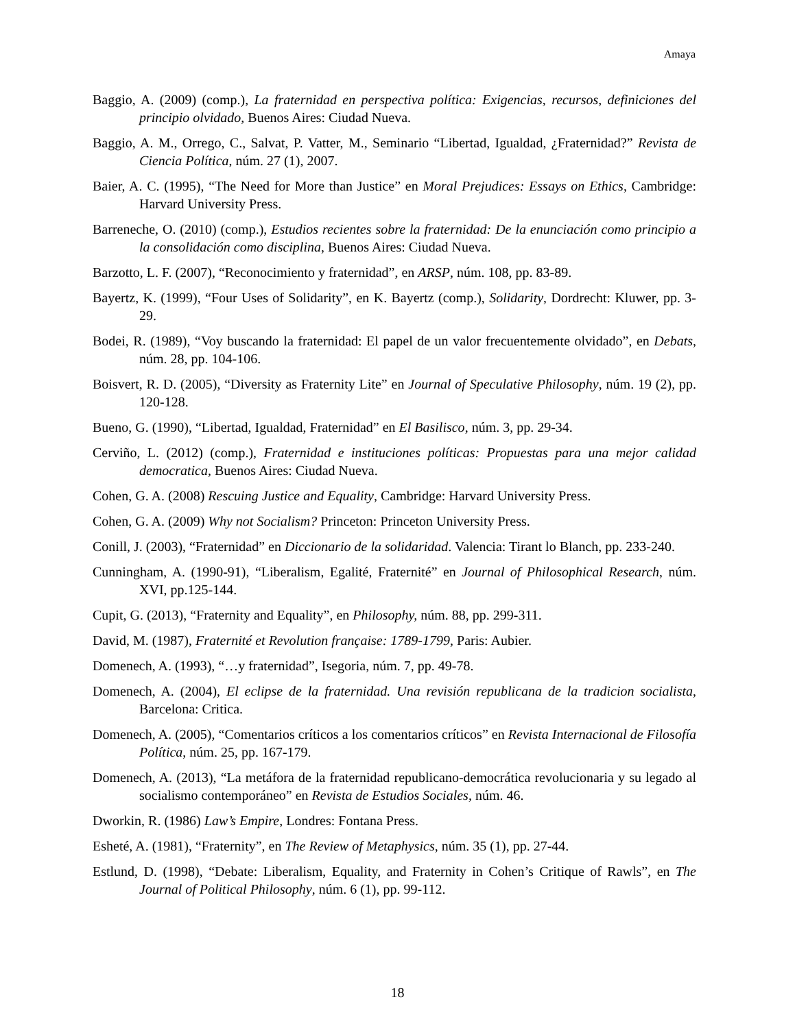Amaya
Baggio, A. (2009) (comp.), La fraternidad en perspectiva política: Exigencias, recursos, definiciones del principio olvidado, Buenos Aires: Ciudad Nueva.
Baggio, A. M., Orrego, C., Salvat, P. Vatter, M., Seminario “Libertad, Igualdad, ¿Fraternidad?” Revista de Ciencia Política, núm. 27 (1), 2007.
Baier, A. C. (1995), “The Need for More than Justice” en Moral Prejudices: Essays on Ethics, Cambridge: Harvard University Press.
Barreneche, O. (2010) (comp.), Estudios recientes sobre la fraternidad: De la enunciación como principio a la consolidación como disciplina, Buenos Aires: Ciudad Nueva.
Barzotto, L. F. (2007), “Reconocimiento y fraternidad”, en ARSP, núm. 108, pp. 83-89.
Bayertz, K. (1999), “Four Uses of Solidarity”, en K. Bayertz (comp.), Solidarity, Dordrecht: Kluwer, pp. 3-29.
Bodei, R. (1989), “Voy buscando la fraternidad: El papel de un valor frecuentemente olvidado”, en Debats, núm. 28, pp. 104-106.
Boisvert, R. D. (2005), “Diversity as Fraternity Lite” en Journal of Speculative Philosophy, núm. 19 (2), pp. 120-128.
Bueno, G. (1990), “Libertad, Igualdad, Fraternidad” en El Basilisco, núm. 3, pp. 29-34.
Cerviño, L. (2012) (comp.), Fraternidad e instituciones políticas: Propuestas para una mejor calidad democratica, Buenos Aires: Ciudad Nueva.
Cohen, G. A. (2008) Rescuing Justice and Equality, Cambridge: Harvard University Press.
Cohen, G. A. (2009) Why not Socialism? Princeton: Princeton University Press.
Conill, J. (2003), “Fraternidad” en Diccionario de la solidaridad. Valencia: Tirant lo Blanch, pp. 233-240.
Cunningham, A. (1990-91), “Liberalism, Egalité, Fraternité” en Journal of Philosophical Research, núm. XVI, pp.125-144.
Cupit, G. (2013), “Fraternity and Equality”, en Philosophy, núm. 88, pp. 299-311.
David, M. (1987), Fraternité et Revolution française: 1789-1799, Paris: Aubier.
Domenech, A. (1993), “…y fraternidad”, Isegoria, núm. 7, pp. 49-78.
Domenech, A. (2004), El eclipse de la fraternidad. Una revisión republicana de la tradicion socialista, Barcelona: Critica.
Domenech, A. (2005), “Comentarios críticos a los comentarios críticos” en Revista Internacional de Filosofía Política, núm. 25, pp. 167-179.
Domenech, A. (2013), “La metáfora de la fraternidad republicano-democrática revolucionaria y su legado al socialismo contemporáneo” en Revista de Estudios Sociales, núm. 46.
Dworkin, R. (1986) Law’s Empire, Londres: Fontana Press.
Esheté, A. (1981), “Fraternity”, en The Review of Metaphysics, núm. 35 (1), pp. 27-44.
Estlund, D. (1998), “Debate: Liberalism, Equality, and Fraternity in Cohen’s Critique of Rawls”, en The Journal of Political Philosophy, núm. 6 (1), pp. 99-112.
18